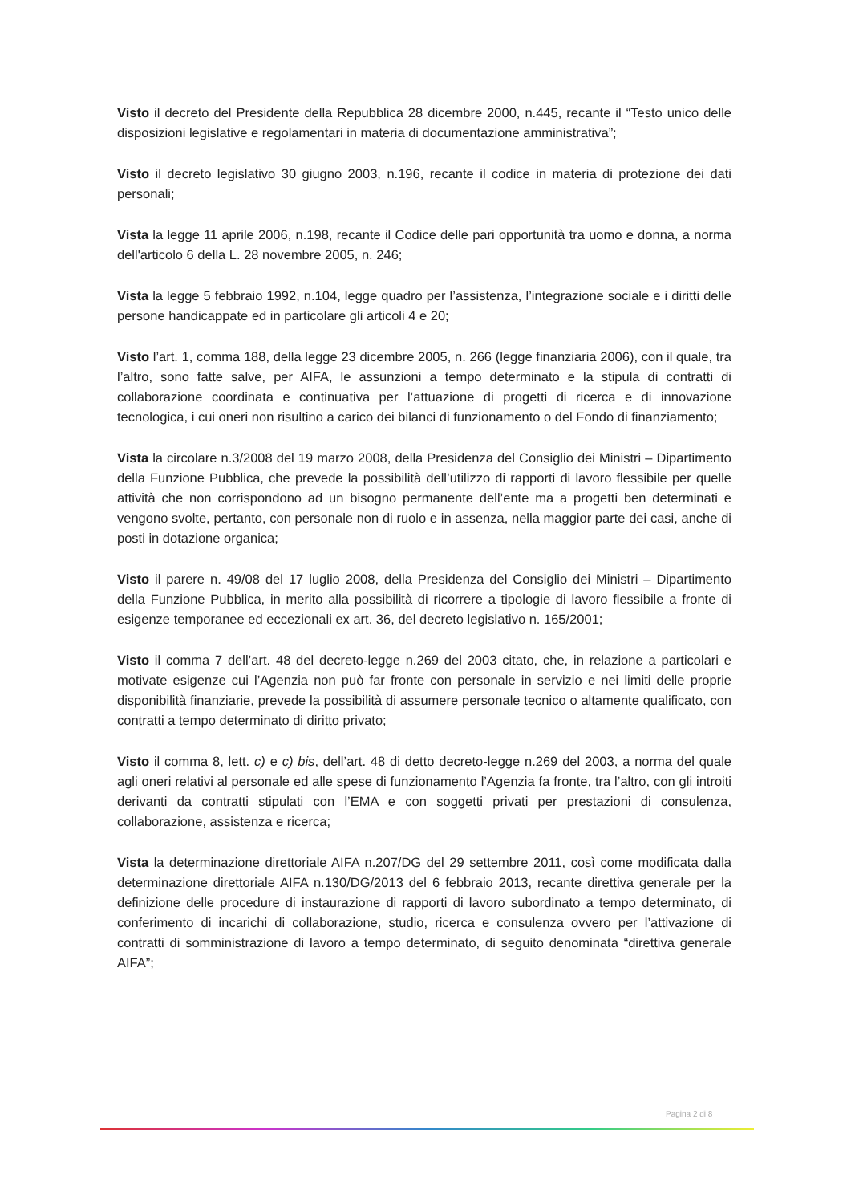Visto il decreto del Presidente della Repubblica 28 dicembre 2000, n.445, recante il “Testo unico delle disposizioni legislative e regolamentari in materia di documentazione amministrativa”;
Visto il decreto legislativo 30 giugno 2003, n.196, recante il codice in materia di protezione dei dati personali;
Vista la legge 11 aprile 2006, n.198, recante il Codice delle pari opportunità tra uomo e donna, a norma dell'articolo 6 della L. 28 novembre 2005, n. 246;
Vista la legge 5 febbraio 1992, n.104, legge quadro per l’assistenza, l’integrazione sociale e i diritti delle persone handicappate ed in particolare gli articoli 4 e 20;
Visto l’art. 1, comma 188, della legge 23 dicembre 2005, n. 266 (legge finanziaria 2006), con il quale, tra l’altro, sono fatte salve, per AIFA, le assunzioni a tempo determinato e la stipula di contratti di collaborazione coordinata e continuativa per l’attuazione di progetti di ricerca e di innovazione tecnologica, i cui oneri non risultino a carico dei bilanci di funzionamento o del Fondo di finanziamento;
Vista la circolare n.3/2008 del 19 marzo 2008, della Presidenza del Consiglio dei Ministri – Dipartimento della Funzione Pubblica, che prevede la possibilità dell’utilizzo di rapporti di lavoro flessibile per quelle attività che non corrispondono ad un bisogno permanente dell’ente ma a progetti ben determinati e vengono svolte, pertanto, con personale non di ruolo e in assenza, nella maggior parte dei casi, anche di posti in dotazione organica;
Visto il parere n. 49/08 del 17 luglio 2008, della Presidenza del Consiglio dei Ministri – Dipartimento della Funzione Pubblica, in merito alla possibilità di ricorrere a tipologie di lavoro flessibile a fronte di esigenze temporanee ed eccezionali ex art. 36, del decreto legislativo n. 165/2001;
Visto il comma 7 dell’art. 48 del decreto-legge n.269 del 2003 citato, che, in relazione a particolari e motivate esigenze cui l’Agenzia non può far fronte con personale in servizio e nei limiti delle proprie disponibilità finanziarie, prevede la possibilità di assumere personale tecnico o altamente qualificato, con contratti a tempo determinato di diritto privato;
Visto il comma 8, lett. c) e c) bis, dell’art. 48 di detto decreto-legge n.269 del 2003, a norma del quale agli oneri relativi al personale ed alle spese di funzionamento l’Agenzia fa fronte, tra l’altro, con gli introiti derivanti da contratti stipulati con l’EMA e con soggetti privati per prestazioni di consulenza, collaborazione, assistenza e ricerca;
Vista la determinazione direttoriale AIFA n.207/DG del 29 settembre 2011, così come modificata dalla determinazione direttoriale AIFA n.130/DG/2013 del 6 febbraio 2013, recante direttiva generale per la definizione delle procedure di instaurazione di rapporti di lavoro subordinato a tempo determinato, di conferimento di incarichi di collaborazione, studio, ricerca e consulenza ovvero per l’attivazione di contratti di somministrazione di lavoro a tempo determinato, di seguito denominata “direttiva generale AIFA”;
Pagina 2 di 8